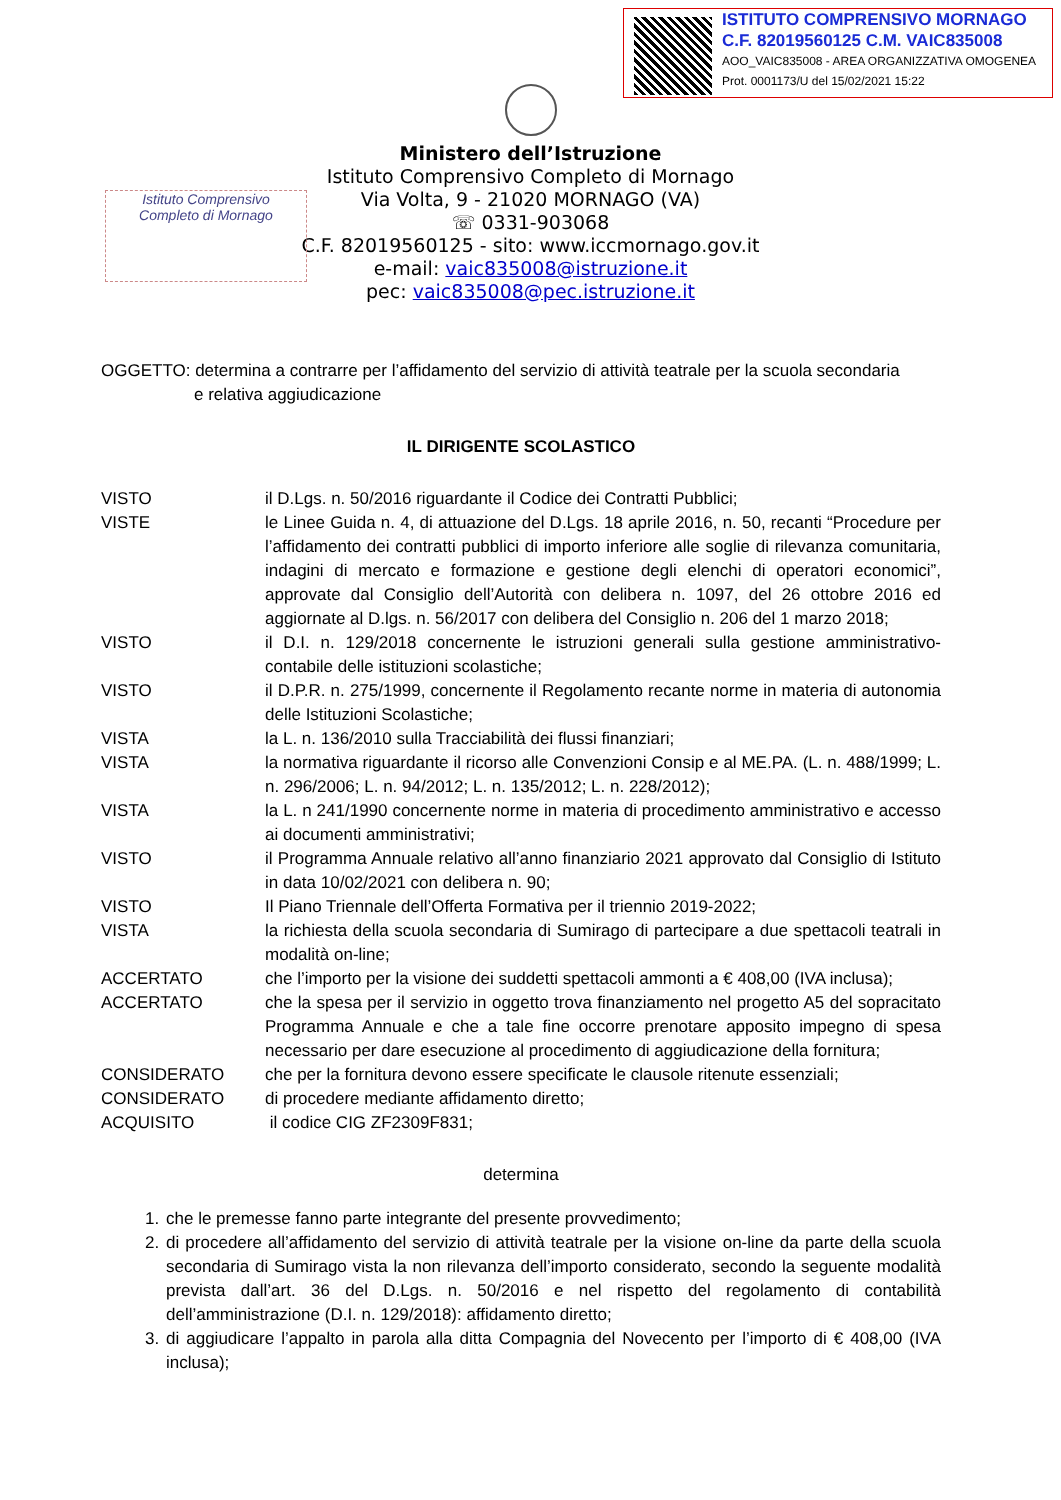ISTITUTO COMPRENSIVO MORNAGO
C.F. 82019560125 C.M. VAIC835008
AOO_VAIC835008 - AREA ORGANIZZATIVA OMOGENEA
Prot. 0001173/U del 15/02/2021 15:22
Ministero dell’Istruzione
Istituto Comprensivo Completo di Mornago
Via Volta, 9 - 21020 MORNAGO (VA)
☏ 0331-903068
C.F. 82019560125 - sito: www.iccmornago.gov.it
e-mail: vaic835008@istruzione.it
pec: vaic835008@pec.istruzione.it
Istituto Comprensivo
Completo di Mornago
OGGETTO: determina a contrarre per l’affidamento del servizio di attività teatrale per la scuola secondaria
e relativa aggiudicazione
IL DIRIGENTE SCOLASTICO
VISTO il D.Lgs. n. 50/2016 riguardante il Codice dei Contratti Pubblici;
VISTE le Linee Guida n. 4, di attuazione del D.Lgs. 18 aprile 2016, n. 50, recanti “Procedure per l’affidamento dei contratti pubblici di importo inferiore alle soglie di rilevanza comunitaria, indagini di mercato e formazione e gestione degli elenchi di operatori economici”, approvate dal Consiglio dell’Autorità con delibera n. 1097, del 26 ottobre 2016 ed aggiornate al D.lgs. n. 56/2017 con delibera del Consiglio n. 206 del 1 marzo 2018;
VISTO il D.I. n. 129/2018 concernente le istruzioni generali sulla gestione amministrativo-contabile delle istituzioni scolastiche;
VISTO il D.P.R. n. 275/1999, concernente il Regolamento recante norme in materia di autonomia delle Istituzioni Scolastiche;
VISTA la L. n. 136/2010 sulla Tracciabilità dei flussi finanziari;
VISTA la normativa riguardante il ricorso alle Convenzioni Consip e al ME.PA. (L. n. 488/1999; L. n. 296/2006; L. n. 94/2012; L. n. 135/2012; L. n. 228/2012);
VISTA la L. n 241/1990 concernente norme in materia di procedimento amministrativo e accesso ai documenti amministrativi;
VISTO il Programma Annuale relativo all’anno finanziario 2021 approvato dal Consiglio di Istituto in data 10/02/2021 con delibera n. 90;
VISTO Il Piano Triennale dell’Offerta Formativa per il triennio 2019-2022;
VISTA la richiesta della scuola secondaria di Sumirago di partecipare a due spettacoli teatrali in modalità on-line;
ACCERTATO che l’importo per la visione dei suddetti spettacoli ammonti a € 408,00 (IVA inclusa);
ACCERTATO che la spesa per il servizio in oggetto trova finanziamento nel progetto A5 del sopracitato Programma Annuale e che a tale fine occorre prenotare apposito impegno di spesa necessario per dare esecuzione al procedimento di aggiudicazione della fornitura;
CONSIDERATO che per la fornitura devono essere specificate le clausole ritenute essenziali;
CONSIDERATO di procedere mediante affidamento diretto;
ACQUISITO il codice CIG ZF2309F831;
determina
1. che le premesse fanno parte integrante del presente provvedimento;
2. di procedere all’affidamento del servizio di attività teatrale per la visione on-line da parte della scuola secondaria di Sumirago vista la non rilevanza dell’importo considerato, secondo la seguente modalità prevista dall’art. 36 del D.Lgs. n. 50/2016 e nel rispetto del regolamento di contabilità dell’amministrazione (D.I. n. 129/2018): affidamento diretto;
3. di aggiudicare l’appalto in parola alla ditta Compagnia del Novecento per l’importo di € 408,00 (IVA inclusa);